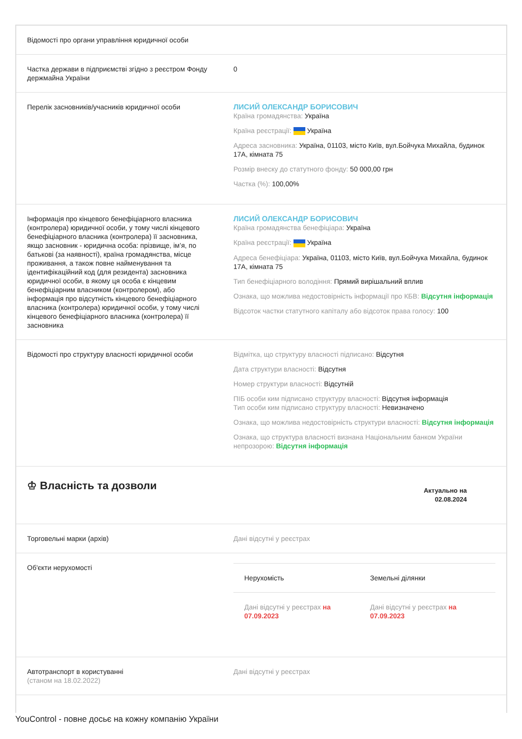| Відомості про органи управління юридичної особи | |
| Частка держави в підприємстві згідно з реєстром Фонду держмайна України | 0 |
| Перелік засновників/учасників юридичної особи | ЛИСИЙ ОЛЕКСАНДР БОРИСОВИЧ Країна громадянства: Україна Країна реєстрації: Україна Адреса засновника: Україна, 01103, місто Київ, вул.Бойчука Михайла, будинок 17А, кімната 75 Розмір внеску до статутного фонду: 50 000,00 грн Частка (%): 100,00% |
| Інформація про кінцевого бенефіціарного власника (контролера) юридичної особи, у тому числі кінцевого бенефіціарного власника (контролера) її засновника, якщо засновник - юридична особа: прізвище, ім’я, по батькові (за наявності), країна громадянства, місце проживання, а також повне найменування та ідентифікаційний код (для резидента) засновника юридичної особи, в якому ця особа є кінцевим бенефіціарним власником (контролером), або інформація про відсутність кінцевого бенефіціарного власника (контролера) юридичної особи, у тому числі кінцевого бенефіціарного власника (контролера) її засновника | ЛИСИЙ ОЛЕКСАНДР БОРИСОВИЧ Країна громадянства бенефіціара: Україна Країна реєстрації: Україна Адреса бенефіціара: Україна, 01103, місто Київ, вул.Бойчука Михайла, будинок 17А, кімната 75 Тип бенефіціарного володіння: Прямий вирішальний вплив Ознака, що можлива недостовірність інформації про КБВ: Відсутня інформація Відсоток частки статутного капіталу або відсоток права голосу: 100 |
| Відомості про структуру власності юридичної особи | Відмітка, що структуру власності підписано: Відсутня Дата структури власності: Відсутня Номер структури власності: Відсутній ПІБ особи ким підписано структуру власності: Відсутня інформація Тип особи ким підписано структуру власності: Невизначено Ознака, що можлива недостовірність структури власності: Відсутня інформація Ознака, що структура власності визнана Національним банком України непрозорою: Відсутня інформація |
| ♔ Власність та дозволи | Актуально на 02.08.2024 |
| Торговельні марки (архів) | Дані відсутні у реєстрах |
| Об'єкти нерухомості | / Нерухомість / Земельні ділянки / / --- / --- / / Дані відсутні у реєстрах на 07.09.2023 / Дані відсутні у реєстрах на 07.09.2023 / |
| Автотранспорт в користуванні (станом на 18.02.2022) | Дані відсутні у реєстрах |
YouControl - повне досьє на кожну компанію України